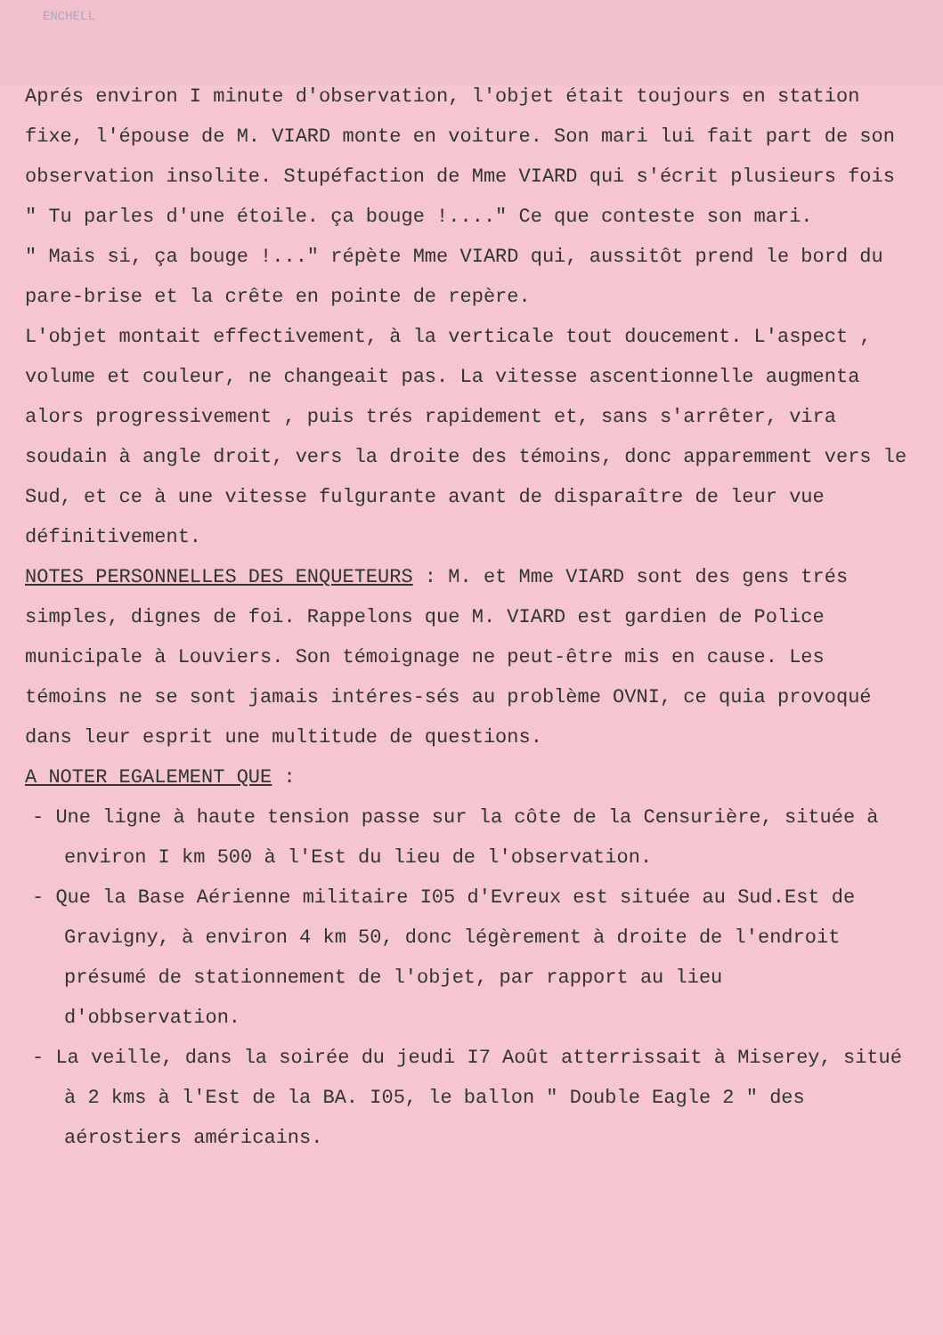ENCHELL
Aprés environ I minute d'observation, l'objet était toujours en station fixe, l'épouse de M. VIARD monte en voiture. Son mari lui fait part de son observation insolite. Stupéfaction de Mme VIARD qui s'écrit plusieurs fois " Tu parles d'une étoile. ça bouge !...." Ce que conteste son mari.
" Mais si, ça bouge !..." répète Mme VIARD qui, aussitôt prend le bord du pare-brise et la crête en pointe de repère.
L'objet montait effectivement, à la verticale tout doucement. L'aspect , volume et couleur, ne changeait pas. La vitesse ascentionnelle augmenta alors progressivement , puis trés rapidement et, sans s'arrêter, vira soudain à angle droit, vers la droite des témoins, donc apparemment vers le Sud, et ce à une vitesse fulgurante avant de disparaître de leur vue définitivement.
NOTES PERSONNELLES DES ENQUETEURS : M. et Mme VIARD sont des gens trés simples, dignes de foi. Rappelons que M. VIARD est gardien de Police municipale à Louviers. Son témoignage ne peut-être mis en cause. Les témoins ne se sont jamais intéres-sés au problème OVNI, ce quia provoqué dans leur esprit une multitude de questions.
A NOTER EGALEMENT QUE :
- Une ligne à haute tension passe sur la côte de la Censurière, située à environ I km 500 à l'Est du lieu de l'observation.
- Que la Base Aérienne militaire I05 d'Evreux est située au Sud.Est de Gravigny, à environ 4 km 50, donc légèrement à droite de l'endroit présumé de stationnement de l'objet, par rapport au lieu d'obbservation.
- La veille, dans la soirée du jeudi I7 Août atterrissait à Miserey, situé à 2 kms à l'Est de la BA. I05, le ballon " Double Eagle 2 " des aérostiers américains.